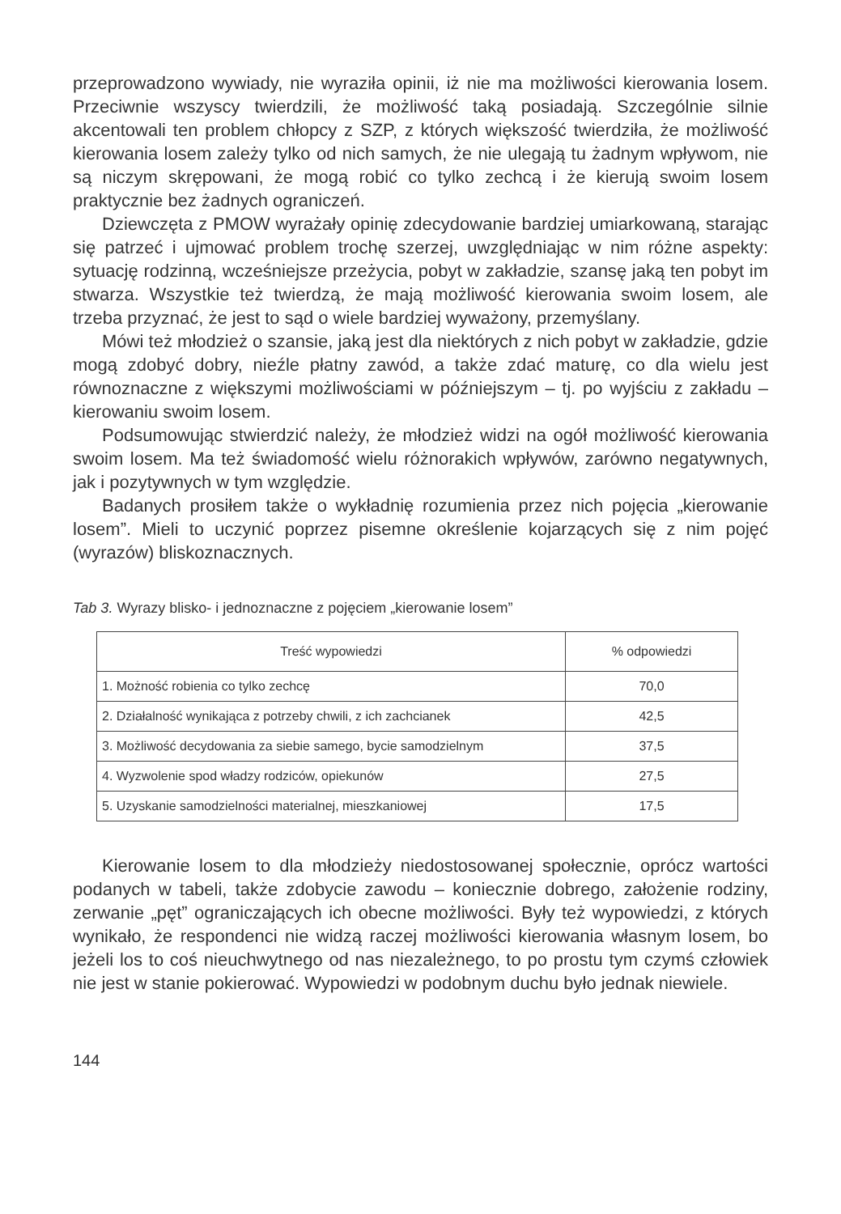przeprowadzono wywiady, nie wyraziła opinii, iż nie ma możliwości kierowania losem. Przeciwnie wszyscy twierdzili, że możliwość taką posiadają. Szczególnie silnie akcentowali ten problem chłopcy z SZP, z których większość twierdziła, że możliwość kierowania losem zależy tylko od nich samych, że nie ulegają tu żadnym wpływom, nie są niczym skrępowani, że mogą robić co tylko zechcą i że kierują swoim losem praktycznie bez żadnych ograniczeń.
Dziewczęta z PMOW wyrażały opinię zdecydowanie bardziej umiarkowaną, starając się patrzeć i ujmować problem trochę szerzej, uwzględniając w nim różne aspekty: sytuację rodzinną, wcześniejsze przeżycia, pobyt w zakładzie, szansę jaką ten pobyt im stwarza. Wszystkie też twierdzą, że mają możliwość kierowania swoim losem, ale trzeba przyznać, że jest to sąd o wiele bardziej wyważony, przemyślany.
Mówi też młodzież o szansie, jaką jest dla niektórych z nich pobyt w zakładzie, gdzie mogą zdobyć dobry, nieźle płatny zawód, a także zdać maturę, co dla wielu jest równoznaczne z większymi możliwościami w późniejszym – tj. po wyjściu z zakładu – kierowaniu swoim losem.
Podsumowując stwierdzić należy, że młodzież widzi na ogół możliwość kierowania swoim losem. Ma też świadomość wielu różnorakich wpływów, zarówno negatywnych, jak i pozytywnych w tym względzie.
Badanych prosiłem także o wykładnię rozumienia przez nich pojęcia „kierowanie losem”. Mieli to uczynić poprzez pisemne określenie kojarzących się z nim pojęć (wyrazów) bliskoznacznych.
Tab 3. Wyrazy blisko- i jednoznaczne z pojęciem „kierowanie losem”
| Treść wypowiedzi | % odpowiedzi |
| --- | --- |
| 1. Możność robienia co tylko zechcę | 70,0 |
| 2. Działalność wynikająca z potrzeby chwili, z ich zachcianek | 42,5 |
| 3. Możliwość decydowania za siebie samego, bycie samodzielnym | 37,5 |
| 4. Wyzwolenie spod władzy rodziców, opiekunów | 27,5 |
| 5. Uzyskanie samodzielności materialnej, mieszkaniowej | 17,5 |
Kierowanie losem to dla młodzieży niedostosowanej społecznie, oprócz wartości podanych w tabeli, także zdobycie zawodu – koniecznie dobrego, założenie rodziny, zerwanie „pęt” ograniczających ich obecne możliwości. Były też wypowiedzi, z których wynikało, że respondenci nie widzą raczej możliwości kierowania własnym losem, bo jeżeli los to coś nieuchwytnego od nas niezależnego, to po prostu tym czymś człowiek nie jest w stanie pokierować. Wypowiedzi w podobnym duchu było jednak niewiele.
144